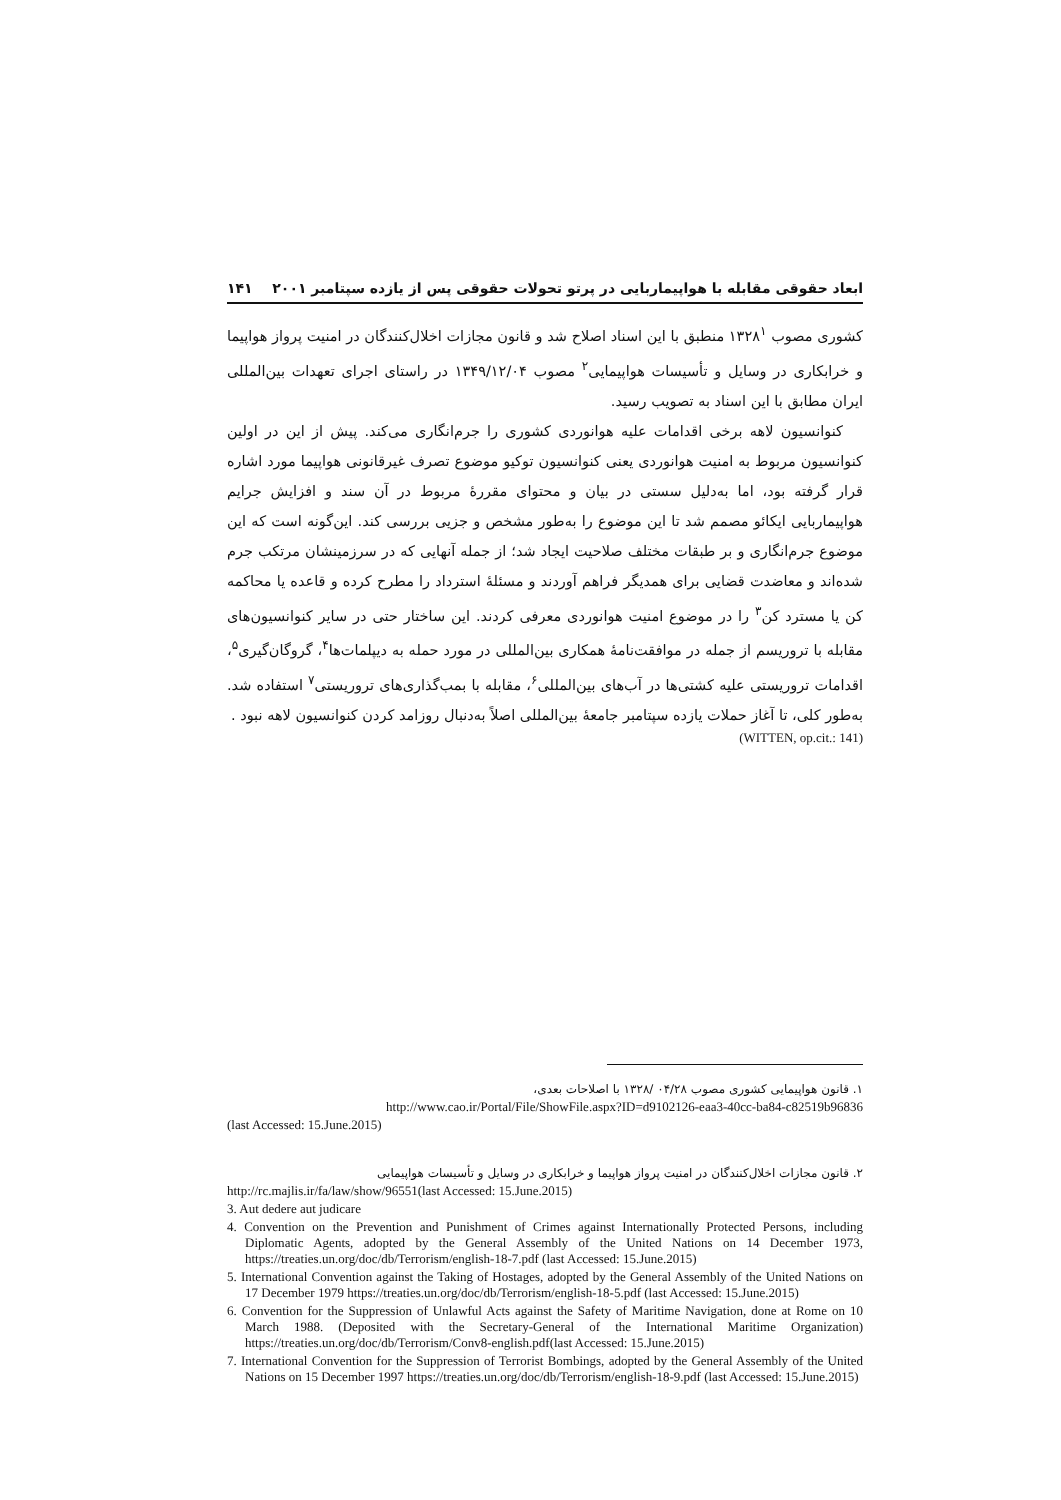ابعاد حقوقی مقابله با هواپیماربایی در پرتو تحولات حقوقی پس از یازده سپتامبر ۲۰۰۱ ۱۴۱
کشوری مصوب ۱۳۲۸<sup>۱</sup> منطبق با این اسناد اصلاح شد و قانون مجازات اخلال‌کنندگان در امنیت پرواز هواپیما و خرابکاری در وسایل و تأسیسات هواپیمایی<sup>۲</sup> مصوب ۱۳۴۹/۱۲/۰۴ در راستای اجرای تعهدات بین‌المللی ایران مطابق با این اسناد به تصویب رسید.
کنوانسیون لاهه برخی اقدامات علیه هوانوردی کشوری را جرم‌انگاری می‌کند. پیش از این در اولین کنوانسیون مربوط به امنیت هوانوردی یعنی کنوانسیون توکیو موضوع تصرف غیرقانونی هواپیما مورد اشاره قرار گرفته بود، اما به‌دلیل سستی در بیان و محتوای مقررهٔ مربوط در آن سند و افزایش جرایم هواپیماربایی ایکائو مصمم شد تا این موضوع را به‌طور مشخص و جزیی بررسی کند. این‌گونه است که این موضوع جرم‌انگاری و بر طبقات مختلف صلاحیت ایجاد شد؛ از جمله آنهایی که در سرزمینشان مرتکب جرم شده‌اند و معاضدت قضایی برای همدیگر فراهم آوردند و مسئلهٔ استرداد را مطرح کرده و قاعده یا محاکمه کن یا مسترد کن<sup>۳</sup> را در موضوع امنیت هوانوردی معرفی کردند. این ساختار حتی در سایر کنوانسیون‌های مقابله با تروریسم از جمله در موافقت‌نامهٔ همکاری بین‌المللی در مورد حمله به دیپلمات‌ها<sup>۴</sup>، گروگان‌گیری<sup>۵</sup>، اقدامات تروریستی علیه کشتی‌ها در آب‌های بین‌المللی<sup>۶</sup>، مقابله با بمب‌گذاری‌های تروریستی<sup>۷</sup> استفاده شد. به‌طور کلی، تا آغاز حملات یازده سپتامبر جامعهٔ بین‌المللی اصلاً به‌دنبال روزامد کردن کنوانسیون لاهه نبود .
(WITTEN, op.cit.: 141)
۱. قانون هواپیمایی کشوری مصوب ۰۴/۲۸ /۱۳۲۸ با اصلاحات بعدی،
http://www.cao.ir/Portal/File/ShowFile.aspx?ID=d9102126-eaa3-40cc-ba84-c82519b96836
(last Accessed: 15.June.2015)
۲. قانون مجازات اخلال‌کنندگان در امنیت پرواز هواپیما و خرابکاری در وسایل و تأسیسات هواپیمایی
http://rc.majlis.ir/fa/law/show/96551(last Accessed: 15.June.2015)
3. Aut dedere aut judicare
4. Convention on the Prevention and Punishment of Crimes against Internationally Protected Persons, including Diplomatic Agents, adopted by the General Assembly of the United Nations on 14 December 1973, https://treaties.un.org/doc/db/Terrorism/english-18-7.pdf (last Accessed: 15.June.2015)
5. International Convention against the Taking of Hostages, adopted by the General Assembly of the United Nations on 17 December 1979 https://treaties.un.org/doc/db/Terrorism/english-18-5.pdf (last Accessed: 15.June.2015)
6. Convention for the Suppression of Unlawful Acts against the Safety of Maritime Navigation, done at Rome on 10 March 1988. (Deposited with the Secretary-General of the International Maritime Organization) https://treaties.un.org/doc/db/Terrorism/Conv8-english.pdf(last Accessed: 15.June.2015)
7. International Convention for the Suppression of Terrorist Bombings, adopted by the General Assembly of the United Nations on 15 December 1997 https://treaties.un.org/doc/db/Terrorism/english-18-9.pdf (last Accessed: 15.June.2015)